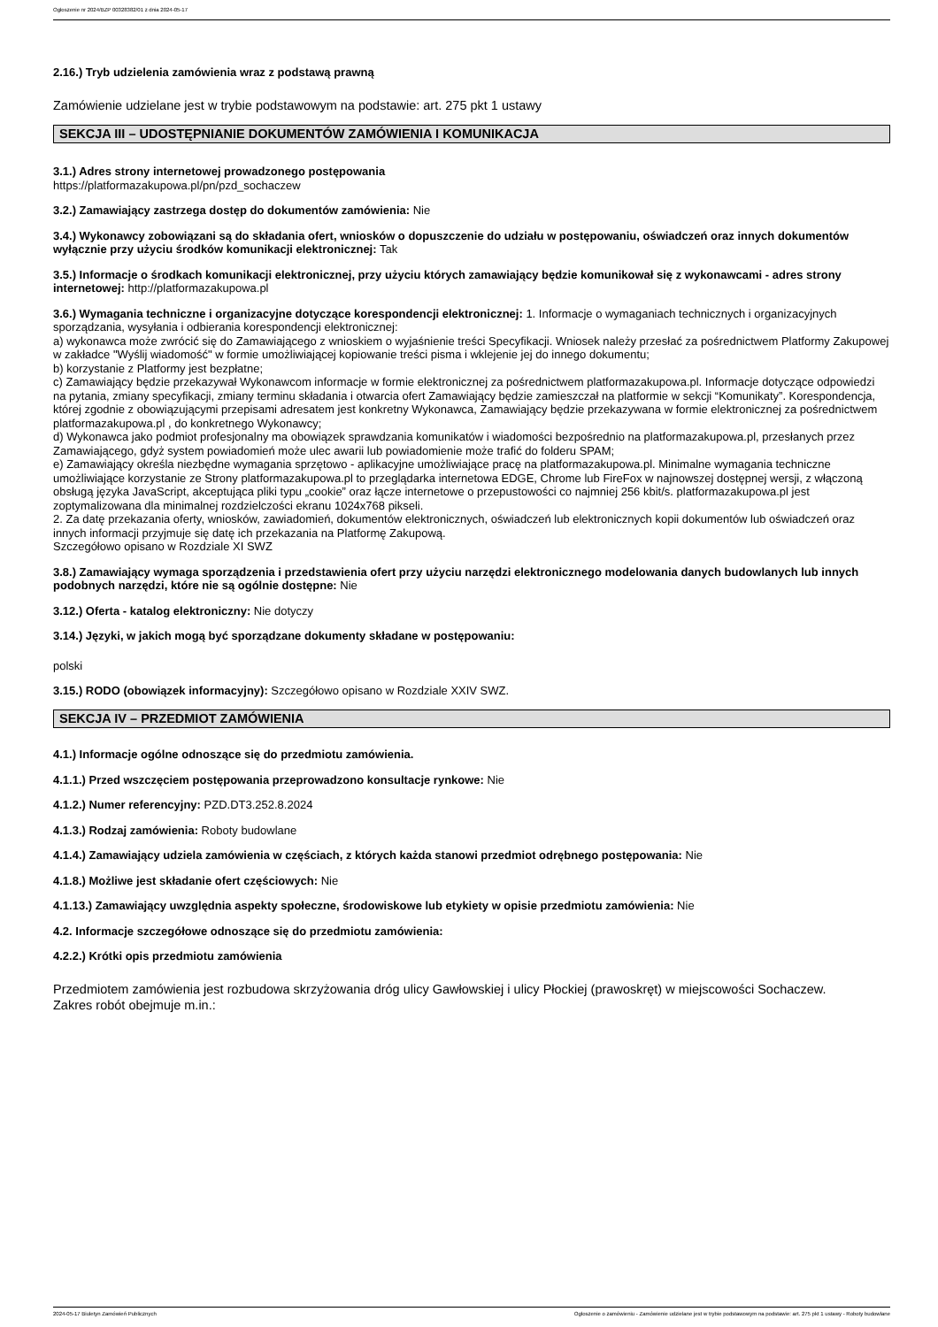Ogłoszenie nr 2024/BZP 00328382/01 z dnia 2024-05-17
2.16.) Tryb udzielenia zamówienia wraz z podstawą prawną
Zamówienie udzielane jest w trybie podstawowym na podstawie: art. 275 pkt 1 ustawy
SEKCJA III – UDOSTĘPNIANIE DOKUMENTÓW ZAMÓWIENIA I KOMUNIKACJA
3.1.) Adres strony internetowej prowadzonego postępowania
https://platformazakupowa.pl/pn/pzd_sochaczew
3.2.) Zamawiający zastrzega dostęp do dokumentów zamówienia: Nie
3.4.) Wykonawcy zobowiązani są do składania ofert, wniosków o dopuszczenie do udziału w postępowaniu, oświadczeń oraz innych dokumentów wyłącznie przy użyciu środków komunikacji elektronicznej: Tak
3.5.) Informacje o środkach komunikacji elektronicznej, przy użyciu których zamawiający będzie komunikował się z wykonawcami - adres strony internetowej: http://platformazakupowa.pl
3.6.) Wymagania techniczne i organizacyjne dotyczące korespondencji elektronicznej: 1. Informacje o wymaganiach technicznych i organizacyjnych sporządzania, wysyłania i odbierania korespondencji elektronicznej:
a) wykonawca może zwrócić się do Zamawiającego z wnioskiem o wyjaśnienie treści Specyfikacji. Wniosek należy przesłać za pośrednictwem Platformy Zakupowej w zakładce "Wyślij wiadomość" w formie umożliwiającej kopiowanie treści pisma i wklejenie jej do innego dokumentu;
b) korzystanie z Platformy jest bezpłatne;
c) Zamawiający będzie przekazywał Wykonawcom informacje w formie elektronicznej za pośrednictwem platformazakupowa.pl. Informacje dotyczące odpowiedzi na pytania, zmiany specyfikacji, zmiany terminu składania i otwarcia ofert Zamawiający będzie zamieszczał na platformie w sekcji “Komunikaty”. Korespondencja, której zgodnie z obowiązującymi przepisami adresatem jest konkretny Wykonawca, Zamawiający będzie przekazywana w formie elektronicznej za pośrednictwem platformazakupowa.pl , do konkretnego Wykonawcy;
d) Wykonawca jako podmiot profesjonalny ma obowiązek sprawdzania komunikatów i wiadomości bezpośrednio na platformazakupowa.pl, przesłanych przez Zamawiającego, gdyż system powiadomień może ulec awarii lub powiadomienie może trafić do folderu SPAM;
e) Zamawiający określa niezbędne wymagania sprzętowo - aplikacyjne umożliwiające pracę na platformazakupowa.pl. Minimalne wymagania techniczne umożliwiające korzystanie ze Strony platformazakupowa.pl to przeglądarka internetowa EDGE, Chrome lub FireFox w najnowszej dostępnej wersji, z włączoną obsługą języka JavaScript, akceptująca pliki typu „cookie” oraz łącze internetowe o przepustowości co najmniej 256 kbit/s. platformazakupowa.pl jest zoptymalizowana dla minimalnej rozdzielczości ekranu 1024x768 pikseli.
2. Za datę przekazania oferty, wniosków, zawiadomień, dokumentów elektronicznych, oświadczeń lub elektronicznych kopii dokumentów lub oświadczeń oraz innych informacji przyjmuje się datę ich przekazania na Platformę Zakupową.
Szczegółowo opisano w Rozdziale XI SWZ
3.8.) Zamawiający wymaga sporządzenia i przedstawienia ofert przy użyciu narzędzi elektronicznego modelowania danych budowlanych lub innych podobnych narzędzi, które nie są ogólnie dostępne: Nie
3.12.) Oferta - katalog elektroniczny: Nie dotyczy
3.14.) Języki, w jakich mogą być sporządzane dokumenty składane w postępowaniu:
polski
3.15.) RODO (obowiązek informacyjny): Szczegółowo opisano w Rozdziale XXIV SWZ.
SEKCJA IV – PRZEDMIOT ZAMÓWIENIA
4.1.) Informacje ogólne odnoszące się do przedmiotu zamówienia.
4.1.1.) Przed wszczęciem postępowania przeprowadzono konsultacje rynkowe: Nie
4.1.2.) Numer referencyjny: PZD.DT3.252.8.2024
4.1.3.) Rodzaj zamówienia: Roboty budowlane
4.1.4.) Zamawiający udziela zamówienia w częściach, z których każda stanowi przedmiot odrębnego postępowania: Nie
4.1.8.) Możliwe jest składanie ofert częściowych: Nie
4.1.13.) Zamawiający uwzględnia aspekty społeczne, środowiskowe lub etykiety w opisie przedmiotu zamówienia: Nie
4.2. Informacje szczegółowe odnoszące się do przedmiotu zamówienia:
4.2.2.) Krótki opis przedmiotu zamówienia
Przedmiotem zamówienia jest rozbudowa skrzyżowania dróg ulicy Gawłowskiej i ulicy Płockiej (prawoskręt) w miejscowości Sochaczew.
Zakres robót obejmuje m.in.:
2024-05-17 Biuletyn Zamówień Publicznych Ogłoszenie o zamówieniu - Zamówienie udzielane jest w trybie podstawowym na podstawie: art. 275 pkt 1 ustawy - Roboty budowlane